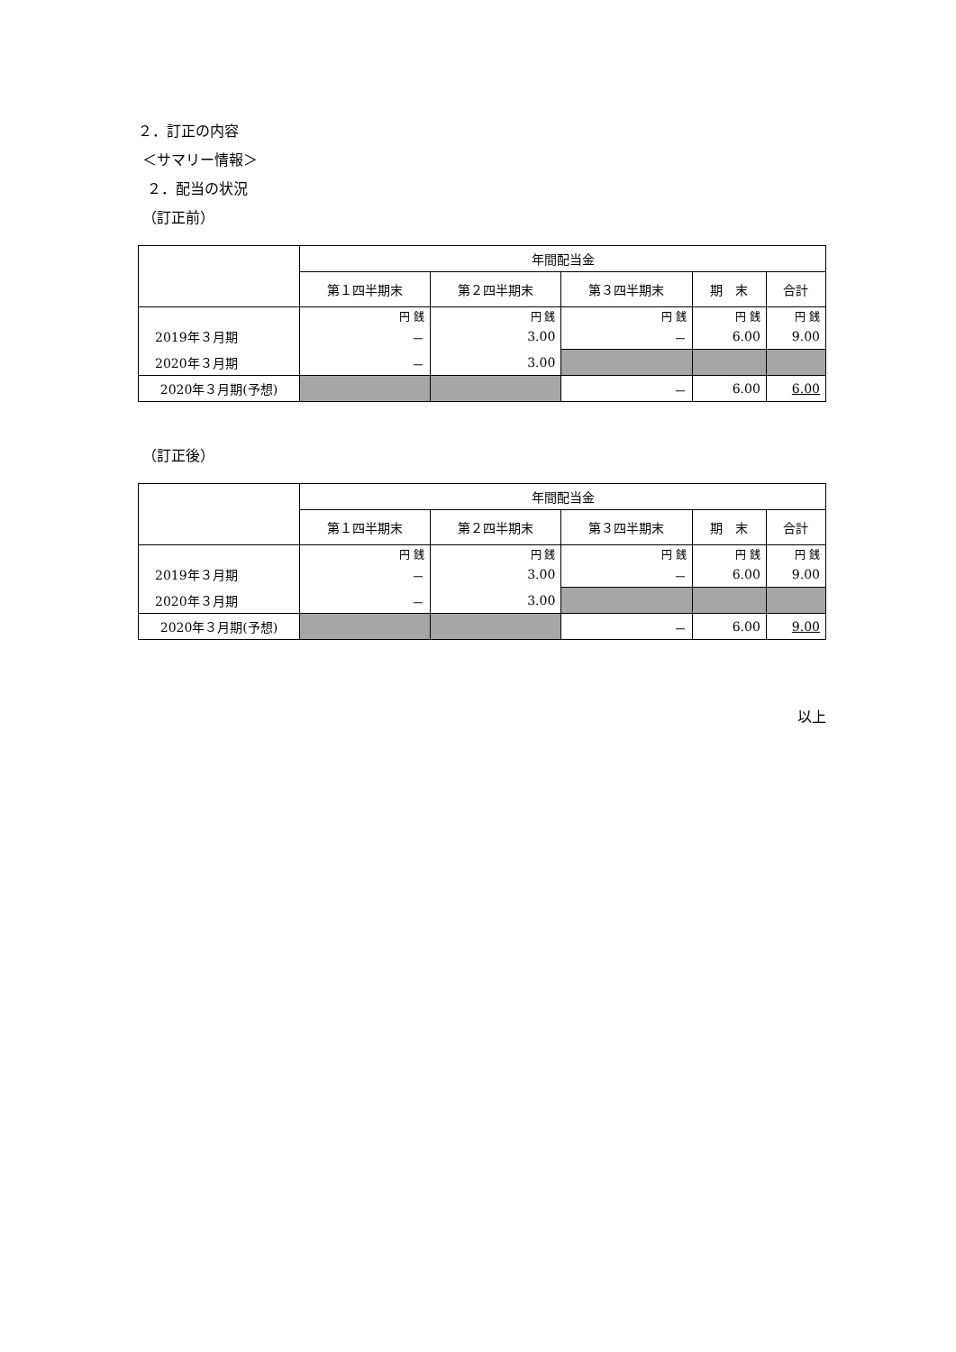２．訂正の内容
＜サマリー情報＞
２．配当の状況
（訂正前）
| | 年間配当金 | | | | |
| --- | --- | --- | --- | --- | --- |
| | 第１四半期末 | 第２四半期末 | 第３四半期末 | 期 末 | 合計 |
| | 円 銭 | 円 銭 | 円 銭 | 円 銭 | 円 銭 |
| 2019年３月期 | － | 3.00 | － | 6.00 | 9.00 |
| 2020年３月期 | － | 3.00 | | | |
| 2020年３月期(予想) | | | － | 6.00 | 6.00 |
（訂正後）
| | 年間配当金 | | | | |
| --- | --- | --- | --- | --- | --- |
| | 第１四半期末 | 第２四半期末 | 第３四半期末 | 期 末 | 合計 |
| | 円 銭 | 円 銭 | 円 銭 | 円 銭 | 円 銭 |
| 2019年３月期 | － | 3.00 | － | 6.00 | 9.00 |
| 2020年３月期 | － | 3.00 | | | |
| 2020年３月期(予想) | | | － | 6.00 | 9.00 |
以上